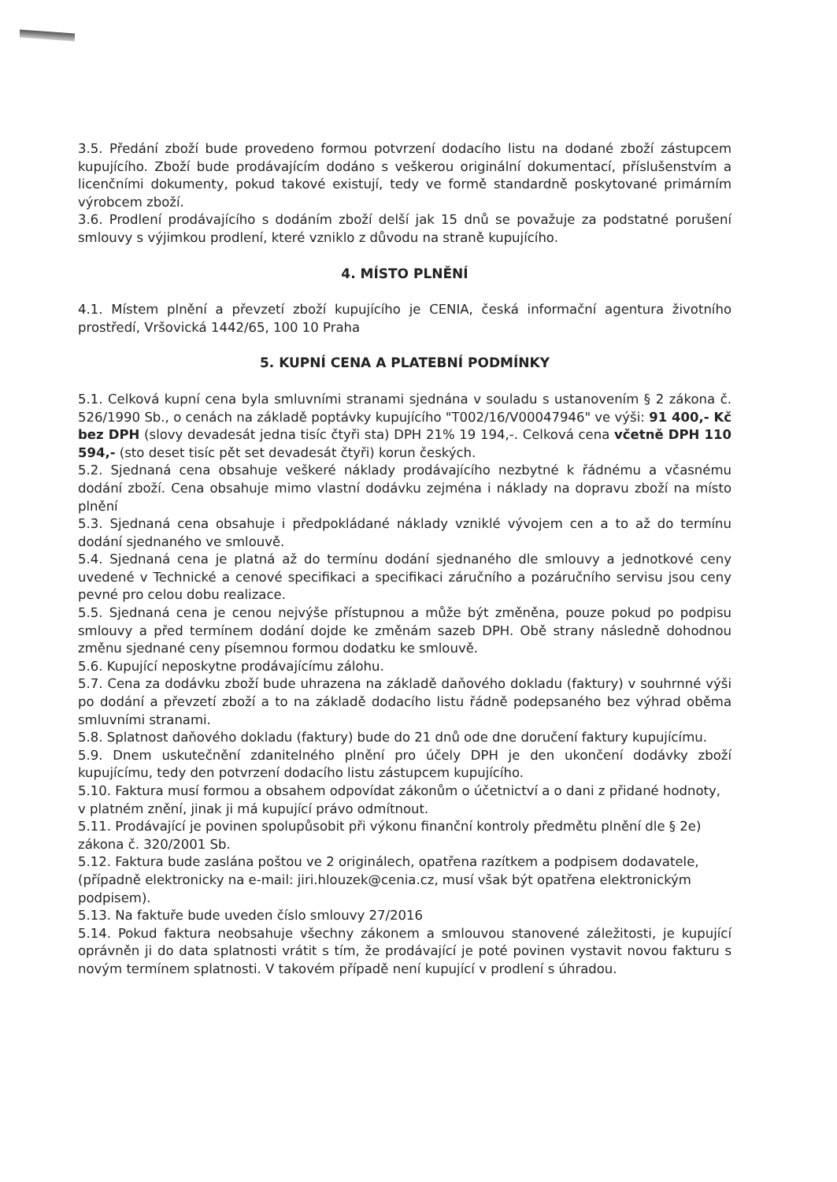3.5. Předání zboží bude provedeno formou potvrzení dodacího listu na dodané zboží zástupcem kupujícího. Zboží bude prodávajícím dodáno s veškerou originální dokumentací, příslušenstvím a licenčními dokumenty, pokud takové existují, tedy ve formě standardně poskytované primárním výrobcem zboží.
3.6. Prodlení prodávajícího s dodáním zboží delší jak 15 dnů se považuje za podstatné porušení smlouvy s výjimkou prodlení, které vzniklo z důvodu na straně kupujícího.
4. MÍSTO PLNĚNÍ
4.1. Místem plnění a převzetí zboží kupujícího je CENIA, česká informační agentura životního prostředí, Vršovická 1442/65, 100 10 Praha
5. KUPNÍ CENA A PLATEBNÍ PODMÍNKY
5.1. Celková kupní cena byla smluvními stranami sjednána v souladu s ustanovením § 2 zákona č. 526/1990 Sb., o cenách na základě poptávky kupujícího "T002/16/V00047946" ve výši: 91 400,- Kč bez DPH (slovy devadesát jedna tisíc čtyři sta) DPH 21% 19 194,-. Celková cena včetně DPH 110 594,- (sto deset tisíc pět set devadesát čtyři) korun českých.
5.2. Sjednaná cena obsahuje veškeré náklady prodávajícího nezbytné k řádnému a včasnému dodání zboží. Cena obsahuje mimo vlastní dodávku zejména i náklady na dopravu zboží na místo plnění
5.3. Sjednaná cena obsahuje i předpokládané náklady vzniklé vývojem cen a to až do termínu dodání sjednaného ve smlouvě.
5.4. Sjednaná cena je platná až do termínu dodání sjednaného dle smlouvy a jednotkové ceny uvedené v Technické a cenové specifikaci a specifikaci záručního a pozáručního servisu jsou ceny pevné pro celou dobu realizace.
5.5. Sjednaná cena je cenou nejvýše přístupnou a může být změněna, pouze pokud po podpisu smlouvy a před termínem dodání dojde ke změnám sazeb DPH. Obě strany následně dohodnou změnu sjednané ceny písemnou formou dodatku ke smlouvě.
5.6. Kupující neposkytne prodávajícímu zálohu.
5.7. Cena za dodávku zboží bude uhrazena na základě daňového dokladu (faktury) v souhrnné výši po dodání a převzetí zboží a to na základě dodacího listu řádně podepsaného bez výhrad oběma smluvními stranami.
5.8. Splatnost daňového dokladu (faktury) bude do 21 dnů ode dne doručení faktury kupujícímu.
5.9. Dnem uskutečnění zdanitelného plnění pro účely DPH je den ukončení dodávky zboží kupujícímu, tedy den potvrzení dodacího listu zástupcem kupujícího.
5.10. Faktura musí formou a obsahem odpovídat zákonům o účetnictví a o dani z přidané hodnoty, v platném znění, jinak ji má kupující právo odmítnout.
5.11. Prodávající je povinen spolupůsobit při výkonu finanční kontroly předmětu plnění dle § 2e) zákona č. 320/2001 Sb.
5.12. Faktura bude zaslána poštou ve 2 originálech, opatřena razítkem a podpisem dodavatele, (případně elektronicky na e-mail: jiri.hlouzek@cenia.cz, musí však být opatřena elektronickým podpisem).
5.13. Na faktuře bude uveden číslo smlouvy 27/2016
5.14. Pokud faktura neobsahuje všechny zákonem a smlouvou stanovené záležitosti, je kupující oprávněn ji do data splatnosti vrátit s tím, že prodávající je poté povinen vystavit novou fakturu s novým termínem splatnosti. V takovém případě není kupující v prodlení s úhradou.